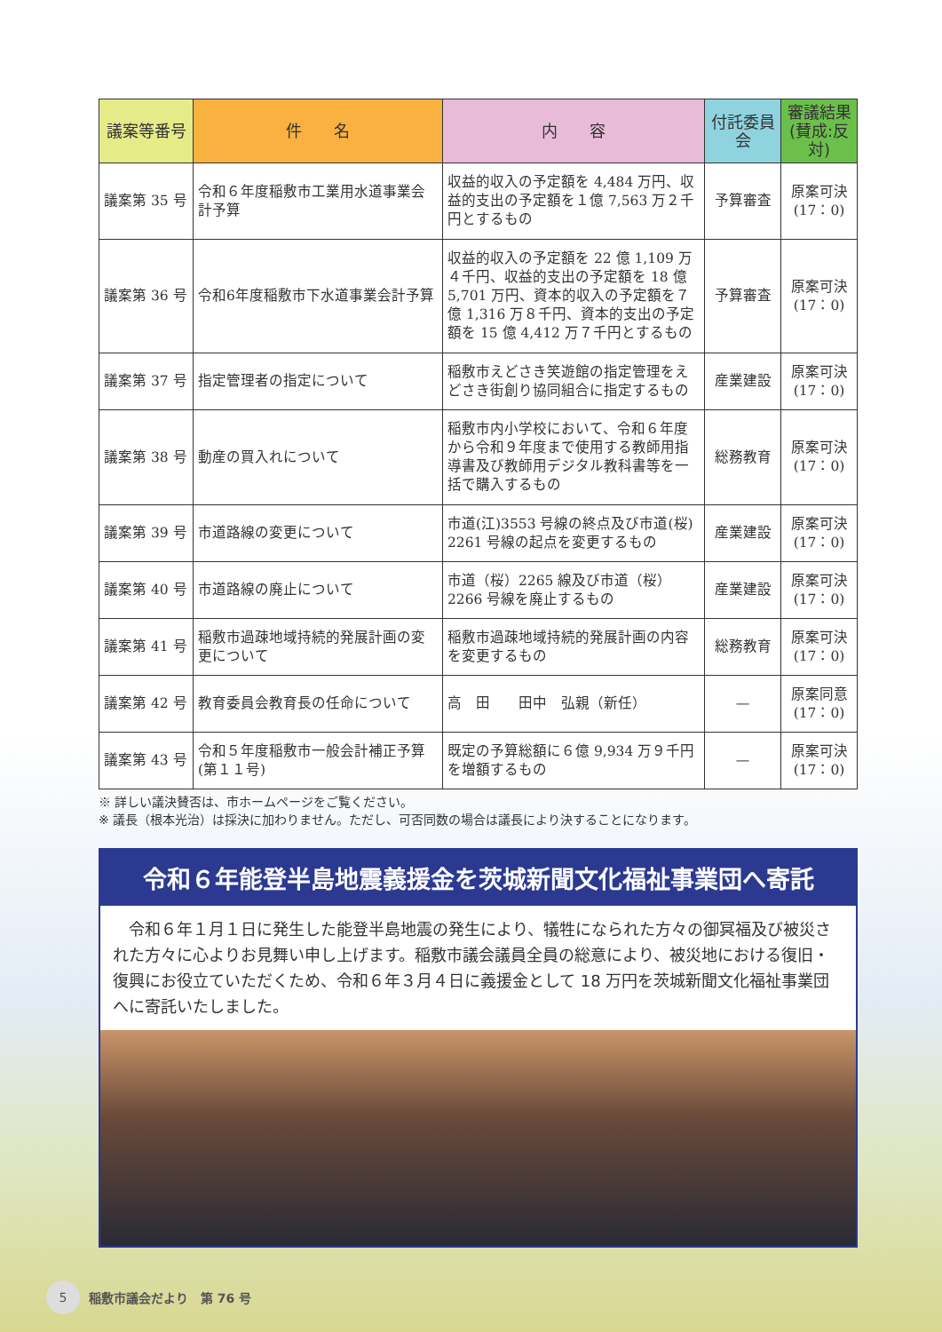| 議案等番号 | 件 名 | 内 容 | 付託委員会 | 審議結果 (賛成:反対) |
| --- | --- | --- | --- | --- |
| 議案第 35 号 | 令和６年度稲敷市工業用水道事業会計予算 | 収益的収入の予定額を 4,484 万円、収益的支出の予定額を１億 7,563 万２千円とするもの | 予算審査 | 原案可決 (17：0) |
| 議案第 36 号 | 令和6年度稲敷市下水道事業会計予算 | 収益的収入の予定額を 22 億 1,109 万４千円、収益的支出の予定額を 18 億 5,701 万円、資本的収入の予定額を７億 1,316 万８千円、資本的支出の予定額を 15 億 4,412 万７千円とするもの | 予算審査 | 原案可決 (17：0) |
| 議案第 37 号 | 指定管理者の指定について | 稲敷市えどさき笑遊館の指定管理をえどさき街創り協同組合に指定するもの | 産業建設 | 原案可決 (17：0) |
| 議案第 38 号 | 動産の買入れについて | 稲敷市内小学校において、令和６年度から令和９年度まで使用する教師用指導書及び教師用デジタル教科書等を一括で購入するもの | 総務教育 | 原案可決 (17：0) |
| 議案第 39 号 | 市道路線の変更について | 市道(江)3553 号線の終点及び市道(桜) 2261 号線の起点を変更するもの | 産業建設 | 原案可決 (17：0) |
| 議案第 40 号 | 市道路線の廃止について | 市道（桜）2265 線及び市道（桜）2266 号線を廃止するもの | 産業建設 | 原案可決 (17：0) |
| 議案第 41 号 | 稲敷市過疎地域持続的発展計画の変更について | 稲敷市過疎地域持続的発展計画の内容を変更するもの | 総務教育 | 原案可決 (17：0) |
| 議案第 42 号 | 教育委員会教育長の任命について | 高 田 田中 弘親（新任） | — | 原案同意 (17：0) |
| 議案第 43 号 | 令和５年度稲敷市一般会計補正予算(第１１号) | 既定の予算総額に６億 9,934 万９千円を増額するもの | — | 原案可決 (17：0) |
※ 詳しい議決賛否は、市ホームページをご覧ください。
※ 議長（根本光治）は採決に加わりません。ただし、可否同数の場合は議長により決することになります。
令和６年能登半島地震義援金を茨城新聞文化福祉事業団へ寄託
　令和６年１月１日に発生した能登半島地震の発生により、犠牲になられた方々の御冥福及び被災された方々に心よりお見舞い申し上げます。稲敷市議会議員全員の総意により、被災地における復旧・復興にお役立ていただくため、令和６年３月４日に義援金として 18 万円を茨城新聞文化福祉事業団へに寄託いたしました。
5 稲敷市議会だより　第 76 号